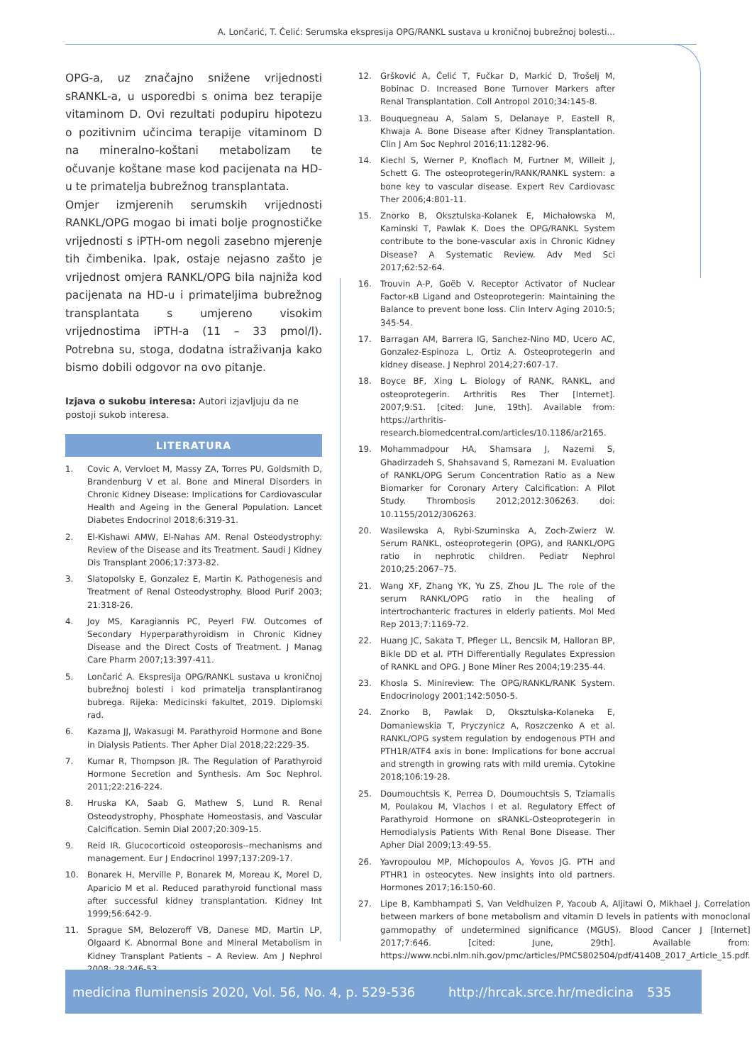A. Lončarić, T. Ćelić: Serumska ekspresija OPG/RANKL sustava u kroničnoj bubrežnoj bolesti...
OPG-a, uz značajno snižene vrijednosti sRANKL-a, u usporedbi s onima bez terapije vitaminom D. Ovi rezultati podupiru hipotezu o pozitivnim učincima terapije vitaminom D na mineralno-koštani metabolizam te očuvanje koštane mase kod pacijenata na HD-u te primatelja bubrežnog transplantata.
Omjer izmjerenih serumskih vrijednosti RANKL/OPG mogao bi imati bolje prognostičke vrijednosti s iPTH-om negoli zasebno mjerenje tih čimbenika. Ipak, ostaje nejasno zašto je vrijednost omjera RANKL/OPG bila najniža kod pacijenata na HD-u i primateljima bubrežnog transplantata s umjereno visokim vrijednostima iPTH-a (11 – 33 pmol/l). Potrebna su, stoga, dodatna istraživanja kako bismo dobili odgovor na ovo pitanje.
Izjava o sukobu interesa: Autori izjavljuju da ne postoji sukob interesa.
LITERATURA
1. Covic A, Vervloet M, Massy ZA, Torres PU, Goldsmith D, Brandenburg V et al. Bone and Mineral Disorders in Chronic Kidney Disease: Implications for Cardiovascular Health and Ageing in the General Population. Lancet Diabetes Endocrinol 2018;6:319-31.
2. El-Kishawi AMW, El-Nahas AM. Renal Osteodystrophy: Review of the Disease and its Treatment. Saudi J Kidney Dis Transplant 2006;17:373-82.
3. Slatopolsky E, Gonzalez E, Martin K. Pathogenesis and Treatment of Renal Osteodystrophy. Blood Purif 2003; 21:318-26.
4. Joy MS, Karagiannis PC, Peyerl FW. Outcomes of Secondary Hyperparathyroidism in Chronic Kidney Disease and the Direct Costs of Treatment. J Manag Care Pharm 2007;13:397-411.
5. Lončarić A. Ekspresija OPG/RANKL sustava u kroničnoj bubrežnoj bolesti i kod primatelja transplantiranog bubrega. Rijeka: Medicinski fakultet, 2019. Diplomski rad.
6. Kazama JJ, Wakasugi M. Parathyroid Hormone and Bone in Dialysis Patients. Ther Apher Dial 2018;22:229-35.
7. Kumar R, Thompson JR. The Regulation of Parathyroid Hormone Secretion and Synthesis. Am Soc Nephrol. 2011;22:216-224.
8. Hruska KA, Saab G, Mathew S, Lund R. Renal Osteodystrophy, Phosphate Homeostasis, and Vascular Calcification. Semin Dial 2007;20:309-15.
9. Reid IR. Glucocorticoid osteoporosis--mechanisms and management. Eur J Endocrinol 1997;137:209-17.
10. Bonarek H, Merville P, Bonarek M, Moreau K, Morel D, Aparicio M et al. Reduced parathyroid functional mass after successful kidney transplantation. Kidney Int 1999;56:642-9.
11. Sprague SM, Belozeroff VB, Danese MD, Martin LP, Olgaard K. Abnormal Bone and Mineral Metabolism in Kidney Transplant Patients – A Review. Am J Nephrol 2008; 28:246-53.
12. Gršković A, Ćelić T, Fučkar D, Markić D, Trošelj M, Bobinac D. Increased Bone Turnover Markers after Renal Transplantation. Coll Antropol 2010;34:145-8.
13. Bouquegneau A, Salam S, Delanaye P, Eastell R, Khwaja A. Bone Disease after Kidney Transplantation. Clin J Am Soc Nephrol 2016;11:1282-96.
14. Kiechl S, Werner P, Knoflach M, Furtner M, Willeit J, Schett G. The osteoprotegerin/RANK/RANKL system: a bone key to vascular disease. Expert Rev Cardiovasc Ther 2006;4:801-11.
15. Znorko B, Oksztulska-Kolanek E, Michałowska M, Kaminski T, Pawlak K. Does the OPG/RANKL System contribute to the bone-vascular axis in Chronic Kidney Disease? A Systematic Review. Adv Med Sci 2017;62:52-64.
16. Trouvin A-P, Goëb V. Receptor Activator of Nuclear Factor-κB Ligand and Osteoprotegerin: Maintaining the Balance to prevent bone loss. Clin Interv Aging 2010:5; 345-54.
17. Barragan AM, Barrera IG, Sanchez-Nino MD, Ucero AC, Gonzalez-Espinoza L, Ortiz A. Osteoprotegerin and kidney disease. J Nephrol 2014;27:607-17.
18. Boyce BF, Xing L. Biology of RANK, RANKL, and osteoprotegerin. Arthritis Res Ther [Internet]. 2007;9:S1. [cited: June, 19th]. Available from: https://arthritis-research.biomedcentral.com/articles/10.1186/ar2165.
19. Mohammadpour HA, Shamsara J, Nazemi S, Ghadirzadeh S, Shahsavand S, Ramezani M. Evaluation of RANKL/OPG Serum Concentration Ratio as a New Biomarker for Coronary Artery Calcification: A Pilot Study. Thrombosis 2012;2012:306263. doi: 10.1155/2012/306263.
20. Wasilewska A, Rybi-Szuminska A, Zoch-Zwierz W. Serum RANKL, osteoprotegerin (OPG), and RANKL/OPG ratio in nephrotic children. Pediatr Nephrol 2010;25:2067–75.
21. Wang XF, Zhang YK, Yu ZS, Zhou JL. The role of the serum RANKL/OPG ratio in the healing of intertrochanteric fractures in elderly patients. Mol Med Rep 2013;7:1169-72.
22. Huang JC, Sakata T, Pfleger LL, Bencsik M, Halloran BP, Bikle DD et al. PTH Differentially Regulates Expression of RANKL and OPG. J Bone Miner Res 2004;19:235-44.
23. Khosla S. Minireview: The OPG/RANKL/RANK System. Endocrinology 2001;142:5050-5.
24. Znorko B, Pawlak D, Oksztulska-Kolaneka E, Domaniewskia T, Pryczynicz A, Roszczenko A et al. RANKL/OPG system regulation by endogenous PTH and PTH1R/ATF4 axis in bone: Implications for bone accrual and strength in growing rats with mild uremia. Cytokine 2018;106:19-28.
25. Doumouchtsis K, Perrea D, Doumouchtsis S, Tziamalis M, Poulakou M, Vlachos I et al. Regulatory Effect of Parathyroid Hormone on sRANKL-Osteoprotegerin in Hemodialysis Patients With Renal Bone Disease. Ther Apher Dial 2009;13:49-55.
26. Yavropoulou MP, Michopoulos A, Yovos JG. PTH and PTHR1 in osteocytes. New insights into old partners. Hormones 2017;16:150-60.
27. Lipe B, Kambhampati S, Van Veldhuizen P, Yacoub A, Aljitawi O, Mikhael J. Correlation between markers of bone metabolism and vitamin D levels in patients with monoclonal gammopathy of undetermined significance (MGUS). Blood Cancer J [Internet] 2017;7:646. [cited: June, 29th]. Available from: https://www.ncbi.nlm.nih.gov/pmc/articles/PMC5802504/pdf/41408_2017_Article_15.pdf.
medicina fluminensis 2020, Vol. 56, No. 4, p. 529-536 http://hrcak.srce.hr/medicina 535